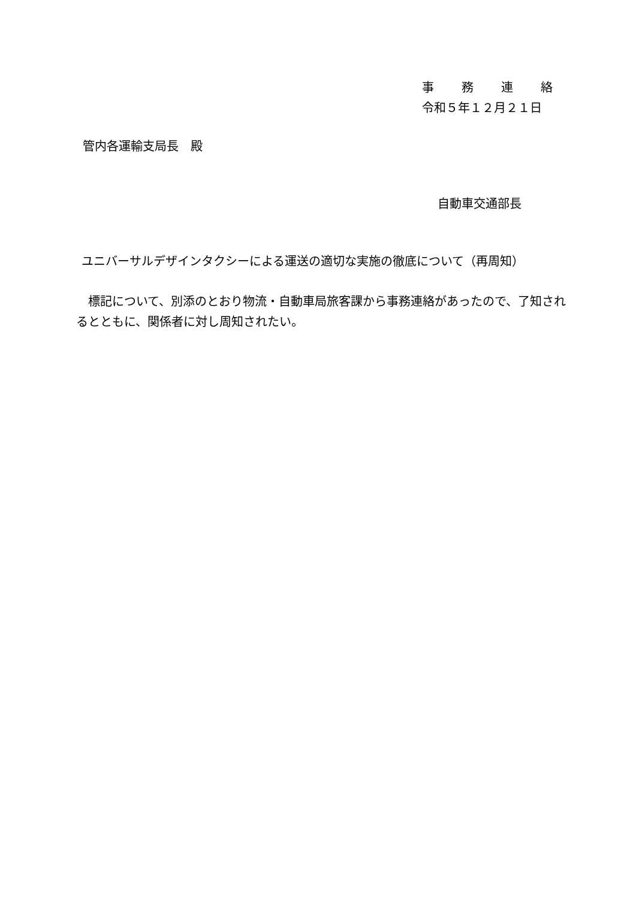事　　務　　連　　絡
令和５年１２月２１日
管内各運輸支局長　殿
自動車交通部長
ユニバーサルデザインタクシーによる運送の適切な実施の徹底について（再周知）
　標記について、別添のとおり物流・自動車局旅客課から事務連絡があったので、了知されるとともに、関係者に対し周知されたい。